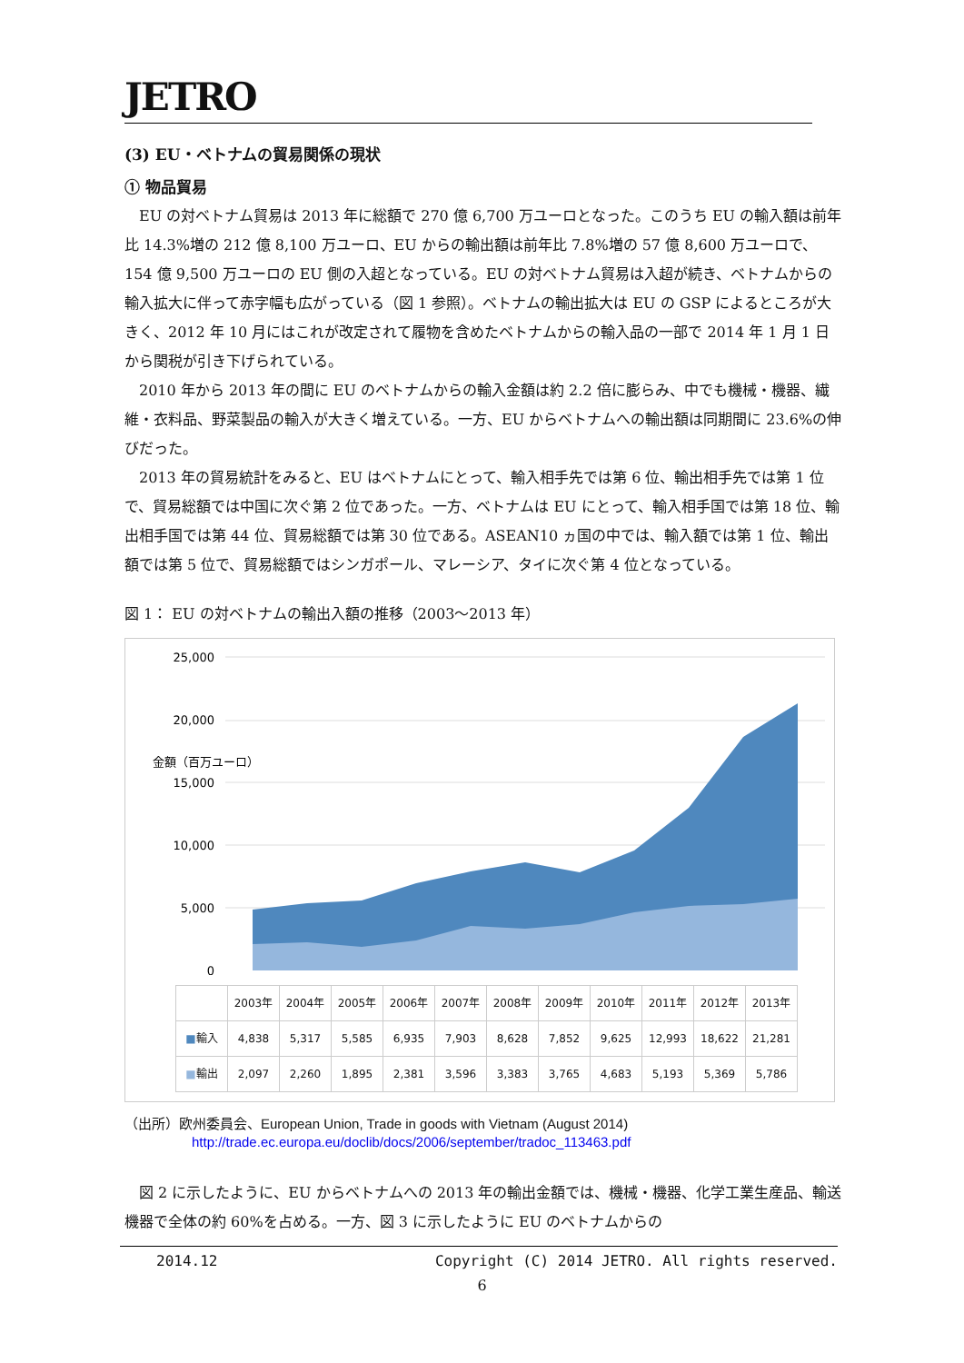JETRO
(3) EU・ベトナムの貿易関係の現状
① 物品貿易
EU の対ベトナム貿易は 2013 年に総額で 270 億 6,700 万ユーロとなった。このうち EU の輸入額は前年比 14.3%増の 212 億 8,100 万ユーロ、EU からの輸出額は前年比 7.8%増の 57 億 8,600 万ユーロで、154 億 9,500 万ユーロの EU 側の入超となっている。EU の対ベトナム貿易は入超が続き、ベトナムからの輸入拡大に伴って赤字幅も広がっている（図 1 参照）。ベトナムの輸出拡大は EU の GSP によるところが大きく、2012 年 10 月にはこれが改定されて履物を含めたベトナムからの輸入品の一部で 2014 年 1 月 1 日から関税が引き下げられている。
2010 年から 2013 年の間に EU のベトナムからの輸入金額は約 2.2 倍に膨らみ、中でも機械・機器、繊維・衣料品、野菜製品の輸入が大きく増えている。一方、EU からベトナムへの輸出額は同期間に 23.6%の伸びだった。
2013 年の貿易統計をみると、EU はベトナムにとって、輸入相手先では第 6 位、輸出相手先では第 1 位で、貿易総額では中国に次ぐ第 2 位であった。一方、ベトナムは EU にとって、輸入相手国では第 18 位、輸出相手国では第 44 位、貿易総額では第 30 位である。ASEAN10 ヵ国の中では、輸入額では第 1 位、輸出額では第 5 位で、貿易総額ではシンガポール、マレーシア、タイに次ぐ第 4 位となっている。
図 1： EU の対ベトナムの輸出入額の推移（2003〜2013 年）
金額（百万ユーロ）
25,000
20,000
15,000
10,000
5,000
0
| | 2003年 | 2004年 | 2005年 | 2006年 | 2007年 | 2008年 | 2009年 | 2010年 | 2011年 | 2012年 | 2013年 |
| --- | --- | --- | --- | --- | --- | --- | --- | --- | --- | --- | --- |
| ■ 輸入 | 4,838 | 5,317 | 5,585 | 6,935 | 7,903 | 8,628 | 7,852 | 9,625 | 12,993 | 18,622 | 21,281 |
| ■ 輸出 | 2,097 | 2,260 | 1,895 | 2,381 | 3,596 | 3,383 | 3,765 | 4,683 | 5,193 | 5,369 | 5,786 |
（出所）欧州委員会、European Union, Trade in goods with Vietnam (August 2014)
http://trade.ec.europa.eu/doclib/docs/2006/september/tradoc_113463.pdf
図 2 に示したように、EU からベトナムへの 2013 年の輸出金額では、機械・機器、化学工業生産品、輸送機器で全体の約 60%を占める。一方、図 3 に示したように EU のベトナムからの
2014.12 Copyright (C) 2014 JETRO. All rights reserved.
6